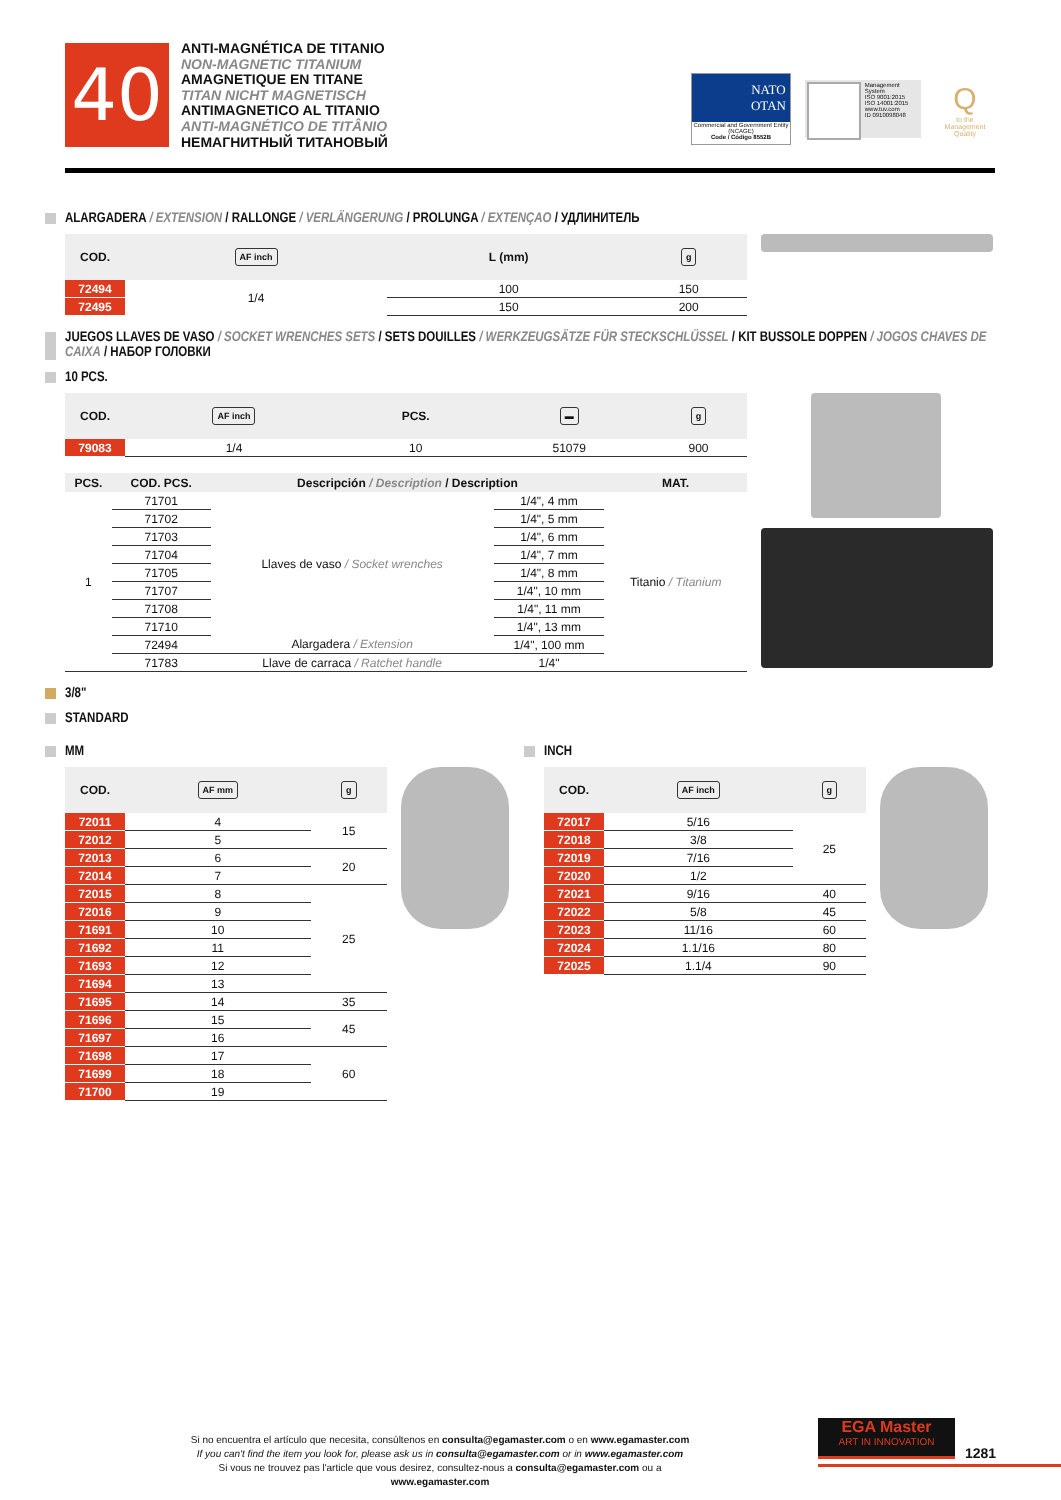40
ANTI-MAGNÉTICA DE TITANIO
NON-MAGNETIC TITANIUM
AMAGNETIQUE EN TITANE
TITAN NICHT MAGNETISCH
ANTIMAGNETICO AL TITANIO
ANTI-MAGNÉTICO DE TITÂNIO
НЕМАГНИТНЫЙ ТИТАНОВЫЙ
NATO
OTAN
Commercial and Government Entity (NCAGE)
Code / Código 8552B
Management System
ISO 9001:2015
ISO 14001:2015
www.tuv.com
ID 0910098048
Qto the Management Quality
ALARGADERA / EXTENSION / RALLONGE / VERLÄNGERUNG / PROLUNGA / EXTENÇAO / УДЛИНИТЕЛЬ
| COD. | AF inch | L (mm) | g |
| --- | --- | --- | --- |
| 72494 | 1/4 | 100 | 150 |
| 72495 | | 150 | 200 |
JUEGOS LLAVES DE VASO / SOCKET WRENCHES SETS / SETS DOUILLES / WERKZEUGSÄTZE FÜR STECKSCHLÜSSEL / KIT BUSSOLE DOPPEN / JOGOS CHAVES DE CAIXA / НАБОР ГОЛОВКИ
10 PCS.
| COD. | AF inch | PCS. | ▬ | g |
| --- | --- | --- | --- | --- |
| 79083 | 1/4 | 10 | 51079 | 900 |
| PCS. | COD. PCS. | Descripción / Description / Description | | MAT. |
| --- | --- | --- | --- | --- |
| 1 | 71701 | Llaves de vaso / Socket wrenches | 1/4", 4 mm | Titanio / Titanium |
| | 71702 | | 1/4", 5 mm | |
| | 71703 | | 1/4", 6 mm | |
| | 71704 | | 1/4", 7 mm | |
| | 71705 | | 1/4", 8 mm | |
| | 71707 | | 1/4", 10 mm | |
| | 71708 | | 1/4", 11 mm | |
| | 71710 | | 1/4", 13 mm | |
| | 72494 | Alargadera / Extension | 1/4", 100 mm | |
| | 71783 | Llave de carraca / Ratchet handle | 1/4" | |
3/8"
STANDARD
MM
| COD. | AF mm | g |
| --- | --- | --- |
| 72011 | 4 | 15 |
| 72012 | 5 | |
| 72013 | 6 | 20 |
| 72014 | 7 | |
| 72015 | 8 | 25 |
| 72016 | 9 | |
| 71691 | 10 | |
| 71692 | 11 | |
| 71693 | 12 | |
| 71694 | 13 | |
| 71695 | 14 | 35 |
| 71696 | 15 | 45 |
| 71697 | 16 | |
| 71698 | 17 | 60 |
| 71699 | 18 | |
| 71700 | 19 | |
INCH
| COD. | AF inch | g |
| --- | --- | --- |
| 72017 | 5/16 | 25 |
| 72018 | 3/8 | |
| 72019 | 7/16 | |
| 72020 | 1/2 | |
| 72021 | 9/16 | 40 |
| 72022 | 5/8 | 45 |
| 72023 | 11/16 | 60 |
| 72024 | 1.1/16 | 80 |
| 72025 | 1.1/4 | 90 |
Si no encuentra el artículo que necesita, consúltenos en consulta@egamaster.com o en www.egamaster.com
If you can't find the item you look for, please ask us in consulta@egamaster.com or in www.egamaster.com
Si vous ne trouvez pas l'article que vous desirez, consultez-nous a consulta@egamaster.com ou a www.egamaster.com
EGA Master
ART IN INNOVATION
1281